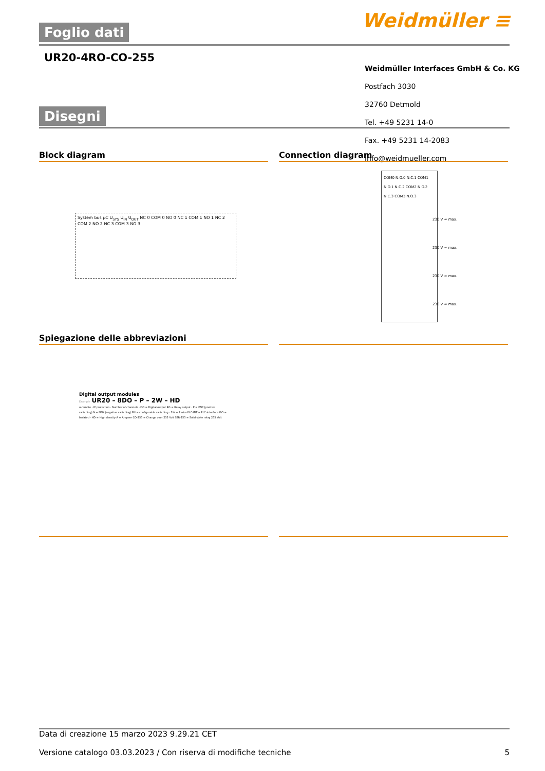Foglio dati Weidmüller ≡
UR20-4RO-CO-255
Weidmüller Interfaces GmbH & Co. KG
Postfach 3030
32760 Detmold
Tel. +49 5231 14-0
Fax. +49 5231 14-2083
info@weidmueller.com
Disegni
Block diagram Connection diagram
System bus µC U<sub>SYS</sub> U<sub>IN</sub> U<sub>OUT</sub> NC 0 COM 0 NO 0 NC 1 COM 1 NO 1 NC 2 COM 2 NO 2 NC 3 COM 3 NO 3
COM0 N.O.0 N.C.1 COM1 N.O.1 N.C.2 COM2 N.O.2 N.C.3 COM3 N.O.3
230 V ≃ max.
230 V ≃ max.
230 V ≃ max.
230 V ≃ max.
Spiegazione delle abbreviazioni
Digital output modules
Example UR20 – 8DO – P – 2W – HD
u-remote · IP protection · Number of channels · DO = Digital output RO = Relay output · P = PNP (positive switching) N = NPN (negative switching) PN = configurable switching · 2W = 2 wire PLC-INT = PLC-interface ISO = Isolated · HD = High density A = Ampere CO-255 = Change over 255 Volt SSR-255 = Solid-state relay 255 Volt
Data di creazione 15 marzo 2023 9.29.21 CET
Versione catalogo 03.03.2023 / Con riserva di modifiche tecniche 5